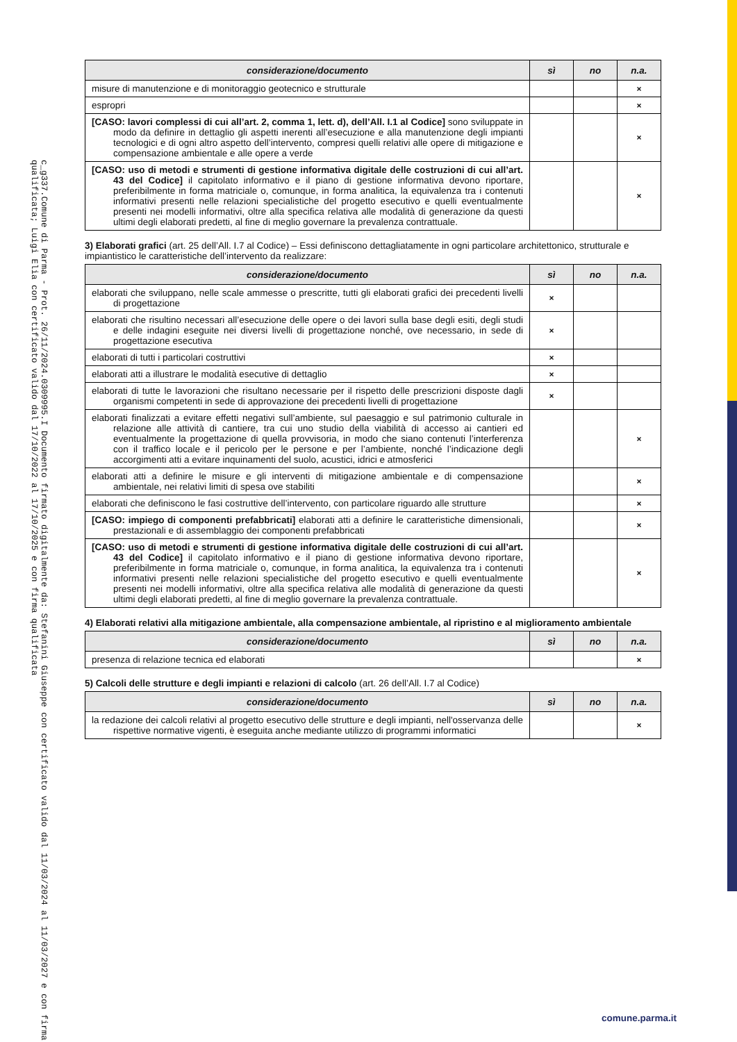c_g337.Comune di Parma - Prot. 26/11/2024.0309995.I Documento firmato digitalmente da: Stefanini Giuseppe con certificato valido dal 11/03/2024 al 11/03/2027 e con firma qualificata; Luigi Elia con certificato valido dal 17/10/2022 al 17/10/2025 e con firma qualificata
| considerazione/documento | sì | no | n.a. |
| --- | --- | --- | --- |
| misure di manutenzione e di monitoraggio geotecnico e strutturale | | | × |
| espropri | | | × |
| [CASO: lavori complessi di cui all’art. 2, comma 1, lett. d), dell’All. I.1 al Codice] sono sviluppate in modo da definire in dettaglio gli aspetti inerenti all’esecuzione e alla manutenzione degli impianti tecnologici e di ogni altro aspetto dell’intervento, compresi quelli relativi alle opere di mitigazione e compensazione ambientale e alle opere a verde | | | × |
| [CASO: uso di metodi e strumenti di gestione informativa digitale delle costruzioni di cui all’art. 43 del Codice] il capitolato informativo e il piano di gestione informativa devono riportare, preferibilmente in forma matriciale o, comunque, in forma analitica, la equivalenza tra i contenuti informativi presenti nelle relazioni specialistiche del progetto esecutivo e quelli eventualmente presenti nei modelli informativi, oltre alla specifica relativa alle modalità di generazione da questi ultimi degli elaborati predetti, al fine di meglio governare la prevalenza contrattuale. | | | × |
3) Elaborati grafici (art. 25 dell’All. I.7 al Codice) – Essi definiscono dettagliatamente in ogni particolare architettonico, strutturale e impiantistico le caratteristiche dell’intervento da realizzare:
| considerazione/documento | sì | no | n.a. |
| --- | --- | --- | --- |
| elaborati che sviluppano, nelle scale ammesse o prescritte, tutti gli elaborati grafici dei precedenti livelli di progettazione | × | | |
| elaborati che risultino necessari all’esecuzione delle opere o dei lavori sulla base degli esiti, degli studi e delle indagini eseguite nei diversi livelli di progettazione nonché, ove necessario, in sede di progettazione esecutiva | × | | |
| elaborati di tutti i particolari costruttivi | × | | |
| elaborati atti a illustrare le modalità esecutive di dettaglio | × | | |
| elaborati di tutte le lavorazioni che risultano necessarie per il rispetto delle prescrizioni disposte dagli organismi competenti in sede di approvazione dei precedenti livelli di progettazione | × | | |
| elaborati finalizzati a evitare effetti negativi sull’ambiente, sul paesaggio e sul patrimonio culturale in relazione alle attività di cantiere, tra cui uno studio della viabilità di accesso ai cantieri ed eventualmente la progettazione di quella provvisoria, in modo che siano contenuti l’interferenza con il traffico locale e il pericolo per le persone e per l’ambiente, nonché l’indicazione degli accorgimenti atti a evitare inquinamenti del suolo, acustici, idrici e atmosferici | | | × |
| elaborati atti a definire le misure e gli interventi di mitigazione ambientale e di compensazione ambientale, nei relativi limiti di spesa ove stabiliti | | | × |
| elaborati che definiscono le fasi costruttive dell’intervento, con particolare riguardo alle strutture | | | × |
| [CASO: impiego di componenti prefabbricati] elaborati atti a definire le caratteristiche dimensionali, prestazionali e di assemblaggio dei componenti prefabbricati | | | × |
| [CASO: uso di metodi e strumenti di gestione informativa digitale delle costruzioni di cui all’art. 43 del Codice] il capitolato informativo e il piano di gestione informativa devono riportare, preferibilmente in forma matriciale o, comunque, in forma analitica, la equivalenza tra i contenuti informativi presenti nelle relazioni specialistiche del progetto esecutivo e quelli eventualmente presenti nei modelli informativi, oltre alla specifica relativa alle modalità di generazione da questi ultimi degli elaborati predetti, al fine di meglio governare la prevalenza contrattuale. | | | × |
4) Elaborati relativi alla mitigazione ambientale, alla compensazione ambientale, al ripristino e al miglioramento ambientale
| considerazione/documento | sì | no | n.a. |
| --- | --- | --- | --- |
| presenza di relazione tecnica ed elaborati | | | × |
5) Calcoli delle strutture e degli impianti e relazioni di calcolo (art. 26 dell’All. I.7 al Codice)
| considerazione/documento | sì | no | n.a. |
| --- | --- | --- | --- |
| la redazione dei calcoli relativi al progetto esecutivo delle strutture e degli impianti, nell'osservanza delle rispettive normative vigenti, è eseguita anche mediante utilizzo di programmi informatici | | | × |
comune.parma.it